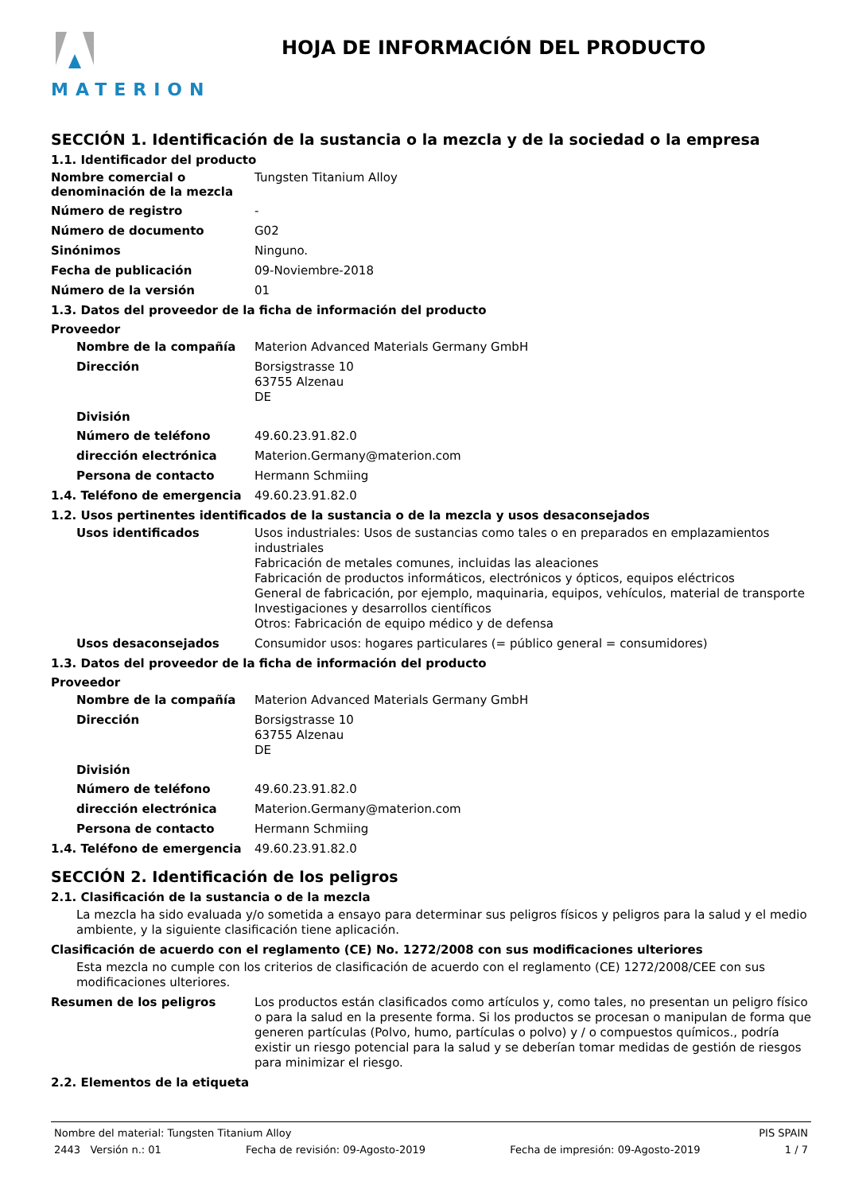MATERION
HOJA DE INFORMACIÓN DEL PRODUCTO
SECCIÓN 1. Identificación de la sustancia o la mezcla y de la sociedad o la empresa
1.1. Identificador del producto
Nombre comercial o denominación de la mezcla
Tungsten Titanium Alloy
Número de registro
-
Número de documento
G02
Sinónimos
Ninguno.
Fecha de publicación
09-Noviembre-2018
Número de la versión
01
1.3. Datos del proveedor de la ficha de información del producto
Proveedor
Nombre de la compañía
Materion Advanced Materials Germany GmbH
Dirección
Borsigstrasse 10
63755 Alzenau
DE
División
Número de teléfono
49.60.23.91.82.0
dirección electrónica
Materion.Germany@materion.com
Persona de contacto
Hermann Schmiing
1.4. Teléfono de emergencia
49.60.23.91.82.0
1.2. Usos pertinentes identificados de la sustancia o de la mezcla y usos desaconsejados
Usos identificados
Usos industriales: Usos de sustancias como tales o en preparados en emplazamientos industriales
Fabricación de metales comunes, incluidas las aleaciones
Fabricación de productos informáticos, electrónicos y ópticos, equipos eléctricos
General de fabricación, por ejemplo, maquinaria, equipos, vehículos, material de transporte
Investigaciones y desarrollos científicos
Otros: Fabricación de equipo médico y de defensa
Usos desaconsejados
Consumidor usos: hogares particulares (= público general = consumidores)
1.3. Datos del proveedor de la ficha de información del producto
Proveedor
Nombre de la compañía
Materion Advanced Materials Germany GmbH
Dirección
Borsigstrasse 10
63755 Alzenau
DE
División
Número de teléfono
49.60.23.91.82.0
dirección electrónica
Materion.Germany@materion.com
Persona de contacto
Hermann Schmiing
1.4. Teléfono de emergencia
49.60.23.91.82.0
SECCIÓN 2. Identificación de los peligros
2.1. Clasificación de la sustancia o de la mezcla
La mezcla ha sido evaluada y/o sometida a ensayo para determinar sus peligros físicos y peligros para la salud y el medio ambiente, y la siguiente clasificación tiene aplicación.
Clasificación de acuerdo con el reglamento (CE) No. 1272/2008 con sus modificaciones ulteriores
Esta mezcla no cumple con los criterios de clasificación de acuerdo con el reglamento (CE) 1272/2008/CEE con sus modificaciones ulteriores.
Resumen de los peligros
Los productos están clasificados como artículos y, como tales, no presentan un peligro físico o para la salud en la presente forma. Si los productos se procesan o manipulan de forma que generen partículas (Polvo, humo, partículas o polvo) y / o compuestos químicos., podría existir un riesgo potencial para la salud y se deberían tomar medidas de gestión de riesgos para minimizar el riesgo.
2.2. Elementos de la etiqueta
Nombre del material: Tungsten Titanium Alloy PIS SPAIN
2443 Versión n.: 01 Fecha de revisión: 09-Agosto-2019 Fecha de impresión: 09-Agosto-2019 1 / 7